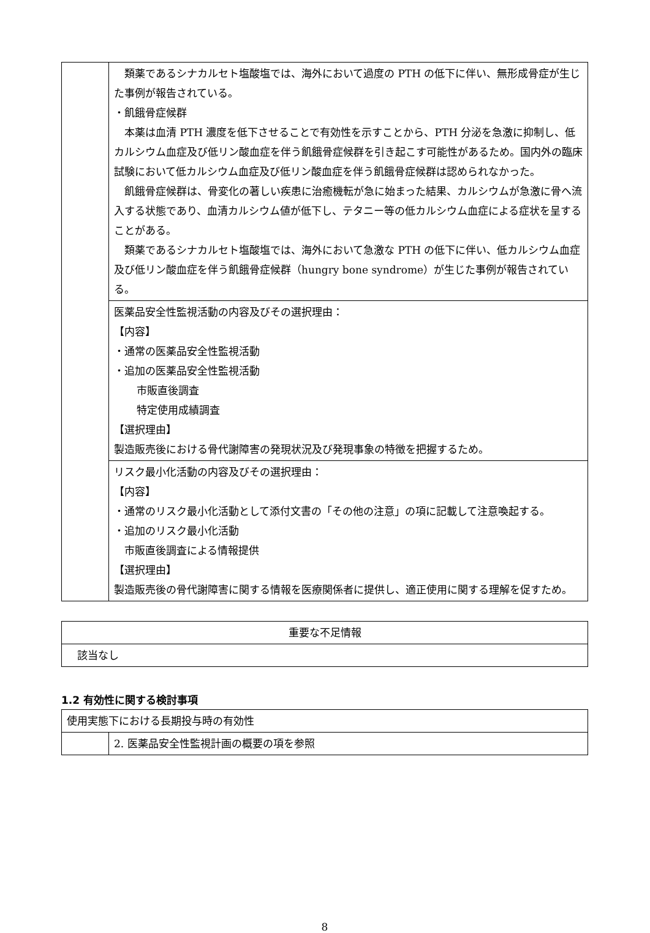| | 類薬であるシナカルセト塩酸塩では、海外において過度の PTH の低下に伴い、無形成骨症が生じた事例が報告されている。 ・飢餓骨症候群 本薬は血清 PTH 濃度を低下させることで有効性を示すことから、PTH 分泌を急激に抑制し、低カルシウム血症及び低リン酸血症を伴う飢餓骨症候群を引き起こす可能性があるため。国内外の臨床試験において低カルシウム血症及び低リン酸血症を伴う飢餓骨症候群は認められなかった。 飢餓骨症候群は、骨変化の著しい疾患に治癒機転が急に始まった結果、カルシウムが急激に骨へ流入する状態であり、血清カルシウム値が低下し、テタニー等の低カルシウム血症による症状を呈することがある。 類薬であるシナカルセト塩酸塩では、海外において急激な PTH の低下に伴い、低カルシウム血症及び低リン酸血症を伴う飢餓骨症候群（hungry bone syndrome）が生じた事例が報告されている。 |
| | 医薬品安全性監視活動の内容及びその選択理由： 【内容】 ・通常の医薬品安全性監視活動 ・追加の医薬品安全性監視活動 市販直後調査 特定使用成績調査 【選択理由】 製造販売後における骨代謝障害の発現状況及び発現事象の特徴を把握するため。 |
| | リスク最小化活動の内容及びその選択理由： 【内容】 ・通常のリスク最小化活動として添付文書の「その他の注意」の項に記載して注意喚起する。 ・追加のリスク最小化活動 市販直後調査による情報提供 【選択理由】 製造販売後の骨代謝障害に関する情報を医療関係者に提供し、適正使用に関する理解を促すため。 |
| 重要な不足情報 |
| 該当なし |
1.2 有効性に関する検討事項
| 使用実態下における長期投与時の有効性 | |
| | 2. 医薬品安全性監視計画の概要の項を参照 |
8